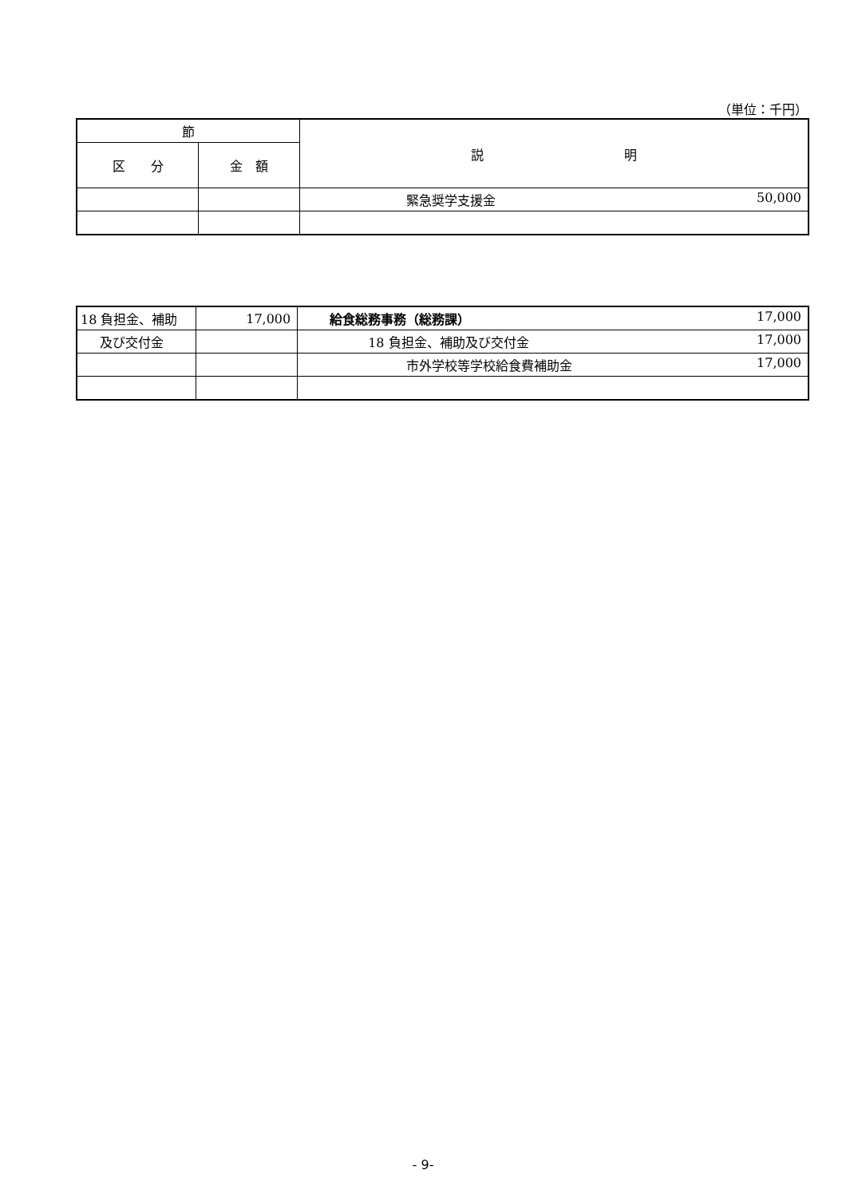（単位：千円）
| 節 | | 説 明 |
| --- | --- | --- |
| 区 分 | 金 額 | |
| | | 緊急奨学支援金 50,000 |
| 18 負担金、補助 | 17,000 | 給食総務事務（総務課） 17,000 |
| 及び交付金 | | 18 負担金、補助及び交付金 17,000 |
| | | 市外学校等学校給食費補助金 17,000 |
- 9-